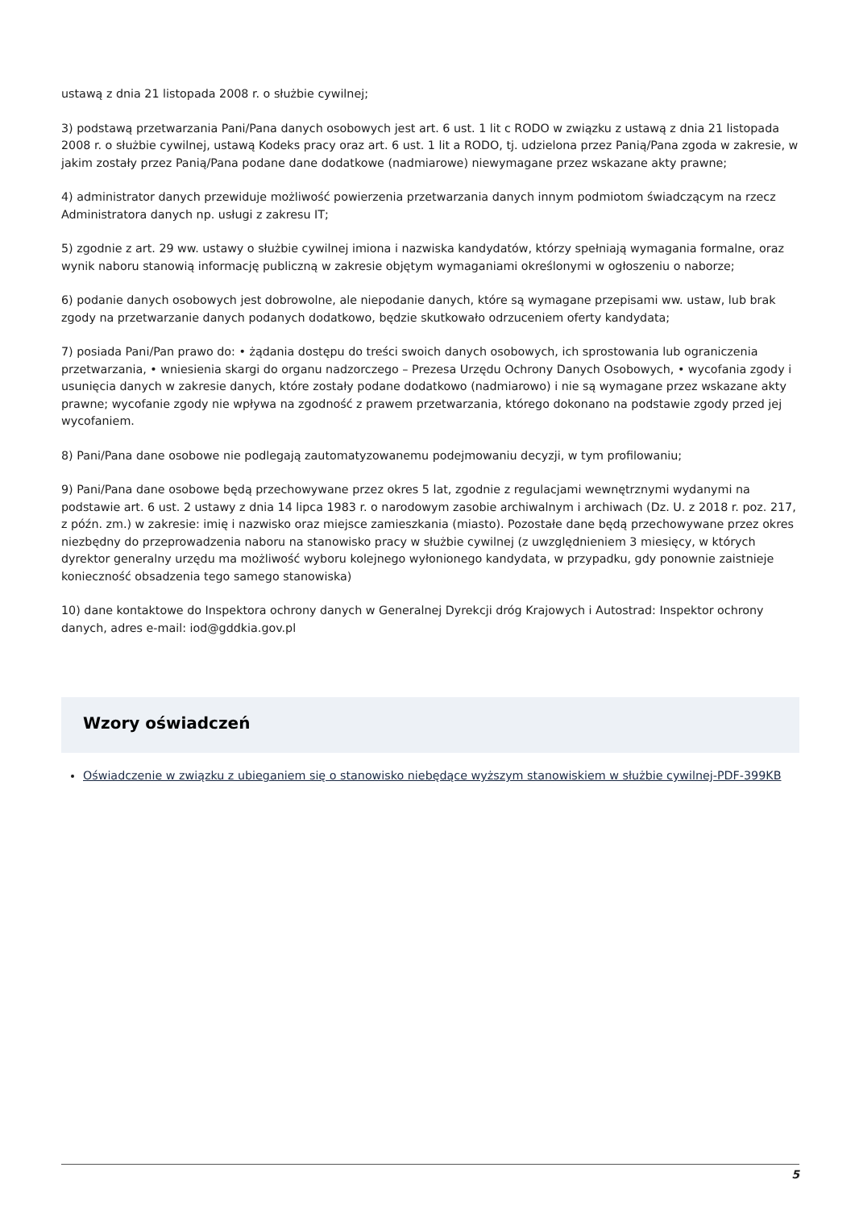ustawą z dnia 21 listopada 2008 r. o służbie cywilnej;
3) podstawą przetwarzania Pani/Pana danych osobowych jest art. 6 ust. 1 lit c RODO w związku z ustawą z dnia 21 listopada 2008 r. o służbie cywilnej, ustawą Kodeks pracy oraz art. 6 ust. 1 lit a RODO, tj. udzielona przez Panią/Pana zgoda w zakresie, w jakim zostały przez Panią/Pana podane dane dodatkowe (nadmiarowe) niewymagane przez wskazane akty prawne;
4) administrator danych przewiduje możliwość powierzenia przetwarzania danych innym podmiotom świadczącym na rzecz Administratora danych np. usługi z zakresu IT;
5) zgodnie z art. 29 ww. ustawy o służbie cywilnej imiona i nazwiska kandydatów, którzy spełniają wymagania formalne, oraz wynik naboru stanowią informację publiczną w zakresie objętym wymaganiami określonymi w ogłoszeniu o naborze;
6) podanie danych osobowych jest dobrowolne, ale niepodanie danych, które są wymagane przepisami ww. ustaw, lub brak zgody na przetwarzanie danych podanych dodatkowo, będzie skutkowało odrzuceniem oferty kandydata;
7) posiada Pani/Pan prawo do: • żądania dostępu do treści swoich danych osobowych, ich sprostowania lub ograniczenia przetwarzania, • wniesienia skargi do organu nadzorczego – Prezesa Urzędu Ochrony Danych Osobowych, • wycofania zgody i usunięcia danych w zakresie danych, które zostały podane dodatkowo (nadmiarowo) i nie są wymagane przez wskazane akty prawne; wycofanie zgody nie wpływa na zgodność z prawem przetwarzania, którego dokonano na podstawie zgody przed jej wycofaniem.
8) Pani/Pana dane osobowe nie podlegają zautomatyzowanemu podejmowaniu decyzji, w tym profilowaniu;
9) Pani/Pana dane osobowe będą przechowywane przez okres 5 lat, zgodnie z regulacjami wewnętrznymi wydanymi na podstawie art. 6 ust. 2 ustawy z dnia 14 lipca 1983 r. o narodowym zasobie archiwalnym i archiwach (Dz. U. z 2018 r. poz. 217, z późn. zm.) w zakresie: imię i nazwisko oraz miejsce zamieszkania (miasto). Pozostałe dane będą przechowywane przez okres niezbędny do przeprowadzenia naboru na stanowisko pracy w służbie cywilnej (z uwzględnieniem 3 miesięcy, w których dyrektor generalny urzędu ma możliwość wyboru kolejnego wyłonionego kandydata, w przypadku, gdy ponownie zaistnieje konieczność obsadzenia tego samego stanowiska)
10) dane kontaktowe do Inspektora ochrony danych w Generalnej Dyrekcji dróg Krajowych i Autostrad: Inspektor ochrony danych, adres e-mail: iod@gddkia.gov.pl
Wzory oświadczeń
Oświadczenie w związku z ubieganiem się o stanowisko niebędące wyższym stanowiskiem w służbie cywilnej-PDF-399KB
5